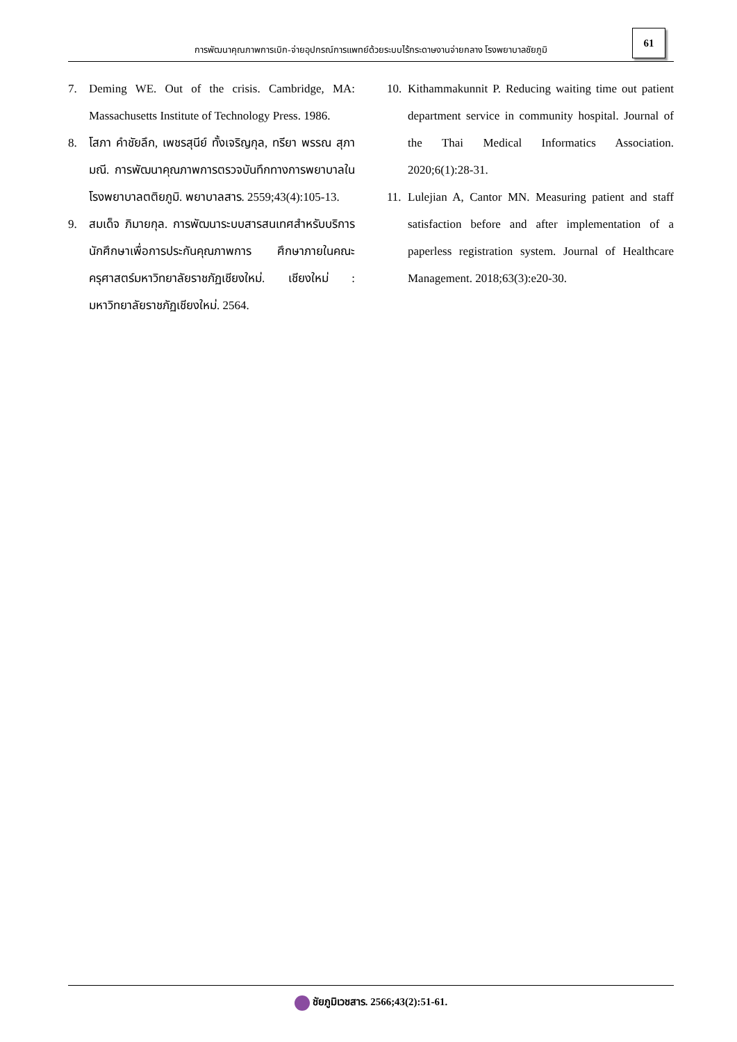61
การพัฒนาคุณภาพการเบิก-จ่ายอุปกรณ์การแพทย์ด้วยระบบไร้กระดาษงานจ่ายกลาง โรงพยาบาลชัยภูมิ
7. Deming WE. Out of the crisis. Cambridge, MA: Massachusetts Institute of Technology Press. 1986.
8. โสภา คำชัยลึก, เพชรสุนีย์ ทั้งเจริญกุล, ทรียา พรรณ สุภามณี. การพัฒนาคุณภาพการตรวจบันทึกทางการพยาบาลในโรงพยาบาลตติยภูมิ. พยาบาลสาร. 2559;43(4):105-13.
9. สมเด็จ ภิมายกุล. การพัฒนาระบบสารสนเทศสำหรับบริการนักศึกษาเพื่อการประกันคุณภาพการ ศึกษาภายในคณะครุศาสตร์มหาวิทยาลัยราชภัฏเชียงใหม่. เชียงใหม่ : มหาวิทยาลัยราชภัฏเชียงใหม่. 2564.
10. Kithammakunnit P. Reducing waiting time out patient department service in community hospital. Journal of the Thai Medical Informatics Association. 2020;6(1):28-31.
11. Lulejian A, Cantor MN. Measuring patient and staff satisfaction before and after implementation of a paperless registration system. Journal of Healthcare Management. 2018;63(3):e20-30.
ชัยภูมิเวชสาร. 2566;43(2):51-61.